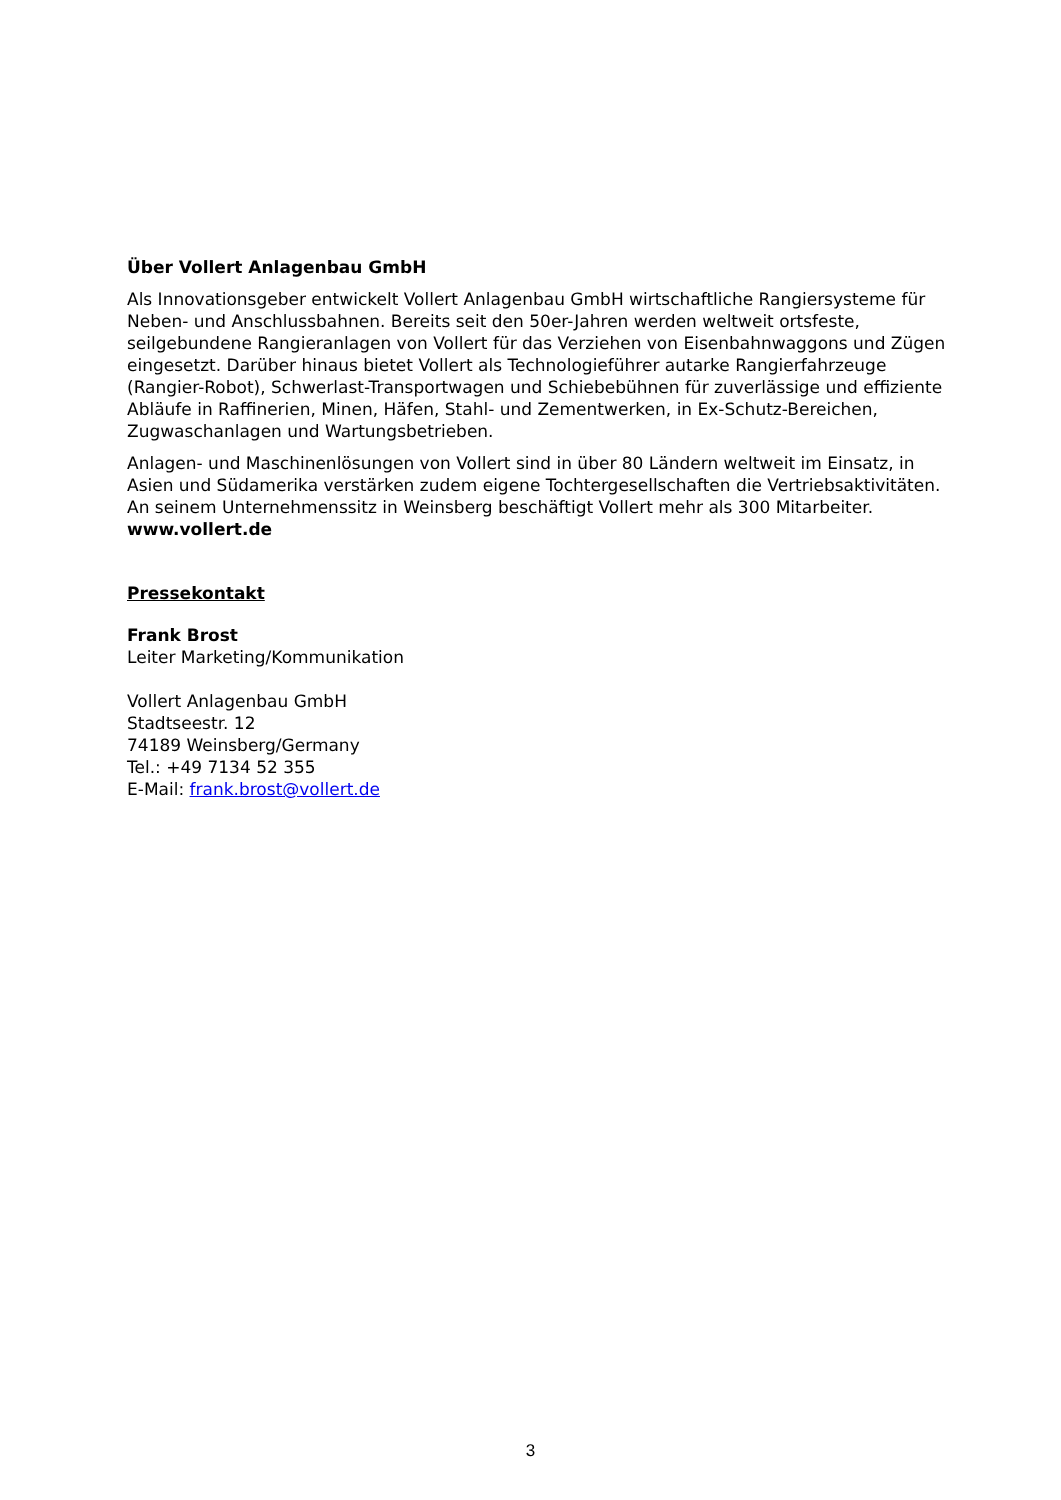Über Vollert Anlagenbau GmbH
Als Innovationsgeber entwickelt Vollert Anlagenbau GmbH wirtschaftliche Rangiersysteme für Neben- und Anschlussbahnen. Bereits seit den 50er-Jahren werden weltweit ortsfeste, seilgebundene Rangieranlagen von Vollert für das Verziehen von Eisenbahnwaggons und Zügen eingesetzt. Darüber hinaus bietet Vollert als Technologieführer autarke Rangierfahrzeuge (Rangier-Robot), Schwerlast-Transportwagen und Schiebebühnen für zuverlässige und effiziente Abläufe in Raffinerien, Minen, Häfen, Stahl- und Zementwerken, in Ex-Schutz-Bereichen, Zugwaschanlagen und Wartungsbetrieben.
Anlagen- und Maschinenlösungen von Vollert sind in über 80 Ländern weltweit im Einsatz, in Asien und Südamerika verstärken zudem eigene Tochtergesellschaften die Vertriebsaktivitäten. An seinem Unternehmenssitz in Weinsberg beschäftigt Vollert mehr als 300 Mitarbeiter. www.vollert.de
Pressekontakt
Frank Brost
Leiter Marketing/Kommunikation
Vollert Anlagenbau GmbH
Stadtseestr. 12
74189 Weinsberg/Germany
Tel.: +49 7134 52 355
E-Mail: frank.brost@vollert.de
3